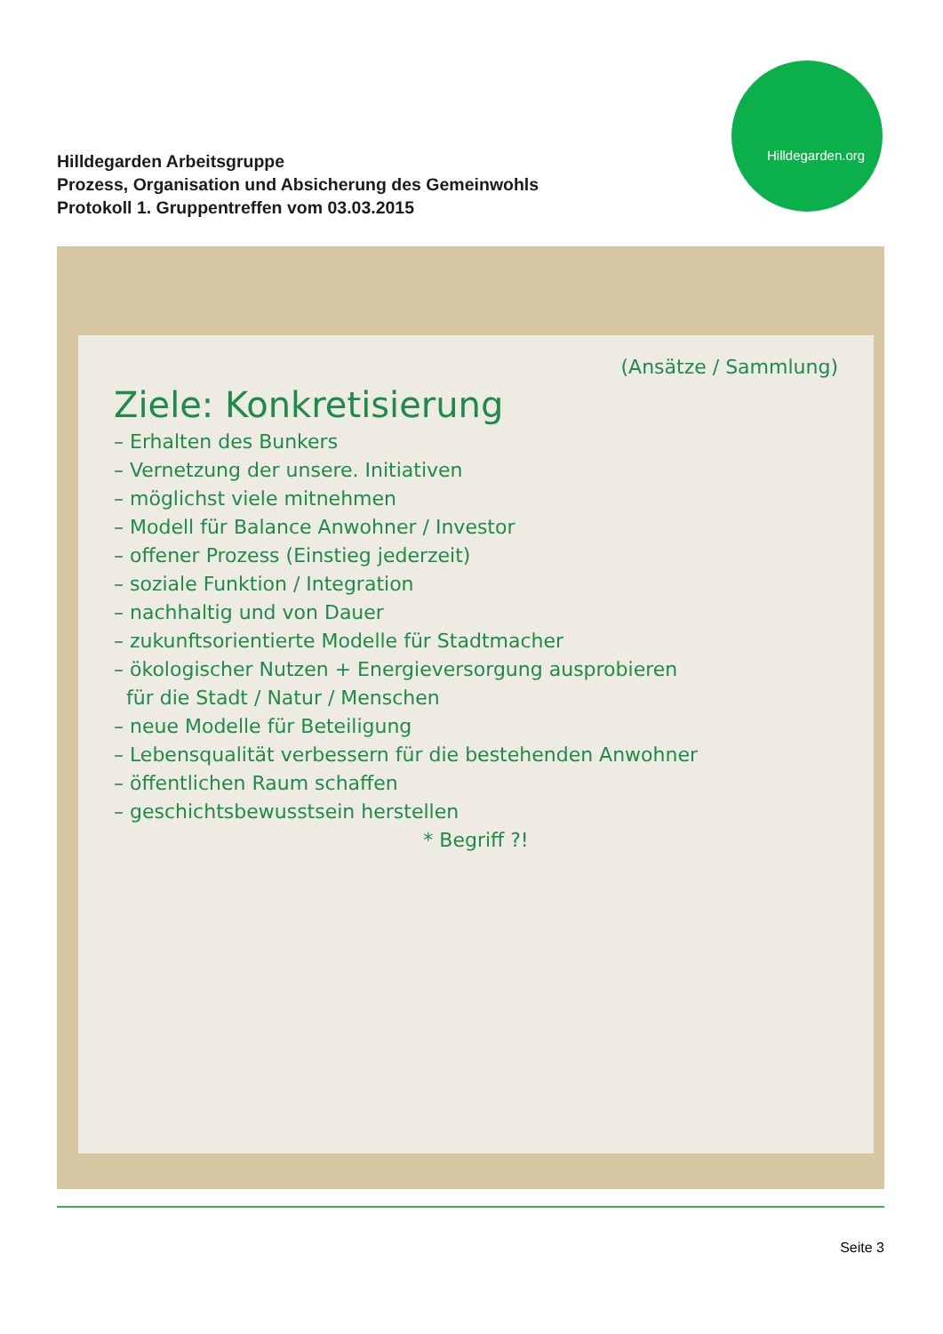Hilldegarden Arbeitsgruppe
Prozess, Organisation und Absicherung des Gemeinwohls
Protokoll 1. Gruppentreffen vom 03.03.2015
Hilldegarden.org
(Ansätze / Sammlung)
Ziele: Konkretisierung
– Erhalten des Bunkers
– Vernetzung der unsere. Initiativen
– möglichst viele mitnehmen
– Modell für Balance Anwohner / Investor
– offener Prozess (Einstieg jederzeit)
– soziale Funktion / Integration
– nachhaltig und von Dauer
– zukunftsorientierte Modelle für Stadtmacher
– ökologischer Nutzen + Energieversorgung ausprobieren
für die Stadt / Natur / Menschen
– neue Modelle für Beteiligung
– Lebensqualität verbessern für die bestehenden Anwohner
– öffentlichen Raum schaffen
– geschichtsbewusstsein herstellen
* Begriff ?!
Seite 3